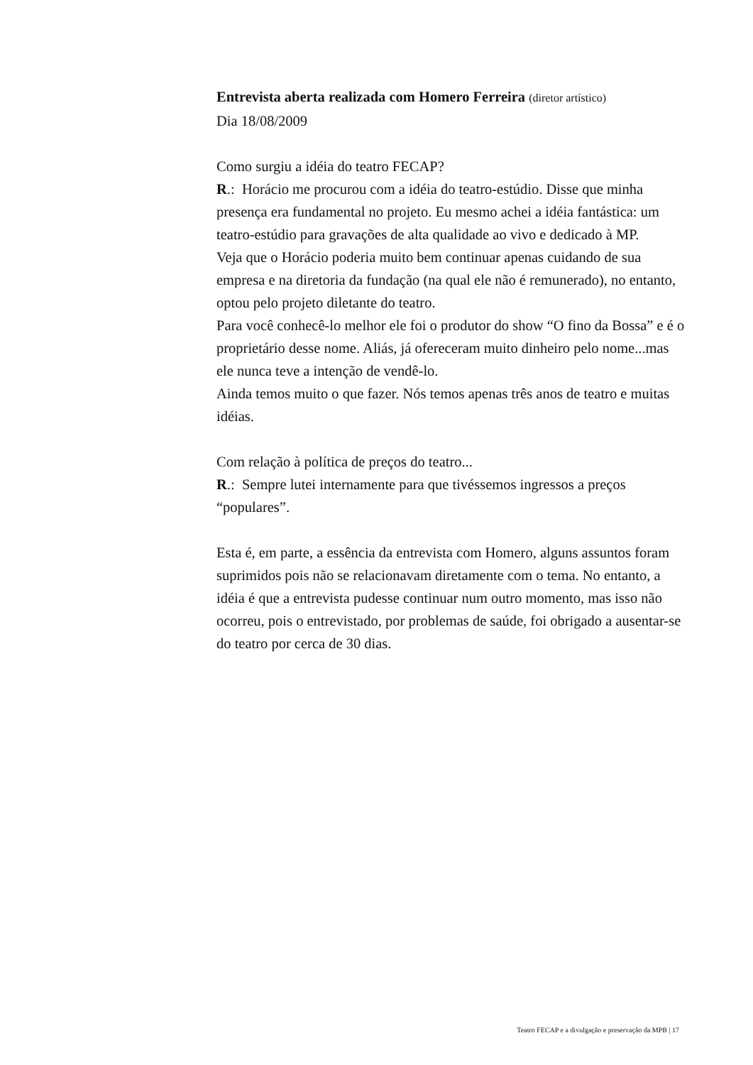Entrevista aberta realizada com Homero Ferreira (diretor artístico)
Dia 18/08/2009
Como surgiu a idéia do teatro FECAP?
R.: Horácio me procurou com a idéia do teatro-estúdio. Disse que minha presença era fundamental no projeto. Eu mesmo achei a idéia fantástica: um teatro-estúdio para gravações de alta qualidade ao vivo e dedicado à MP.
Veja que o Horácio poderia muito bem continuar apenas cuidando de sua empresa e na diretoria da fundação (na qual ele não é remunerado), no entanto, optou pelo projeto diletante do teatro.
Para você conhecê-lo melhor ele foi o produtor do show “O fino da Bossa” e é o proprietário desse nome. Aliás, já ofereceram muito dinheiro pelo nome...mas ele nunca teve a intenção de vendê-lo.
Ainda temos muito o que fazer. Nós temos apenas três anos de teatro e muitas idéias.
Com relação à política de preços do teatro...
R.: Sempre lutei internamente para que tivéssemos ingressos a preços “populares”.
Esta é, em parte, a essência da entrevista com Homero, alguns assuntos foram suprimidos pois não se relacionavam diretamente com o tema. No entanto, a idéia é que a entrevista pudesse continuar num outro momento, mas isso não ocorreu, pois o entrevistado, por problemas de saúde, foi obrigado a ausentar-se do teatro por cerca de 30 dias.
Teatro FECAP e a divulgação e preservação da MPB | 17